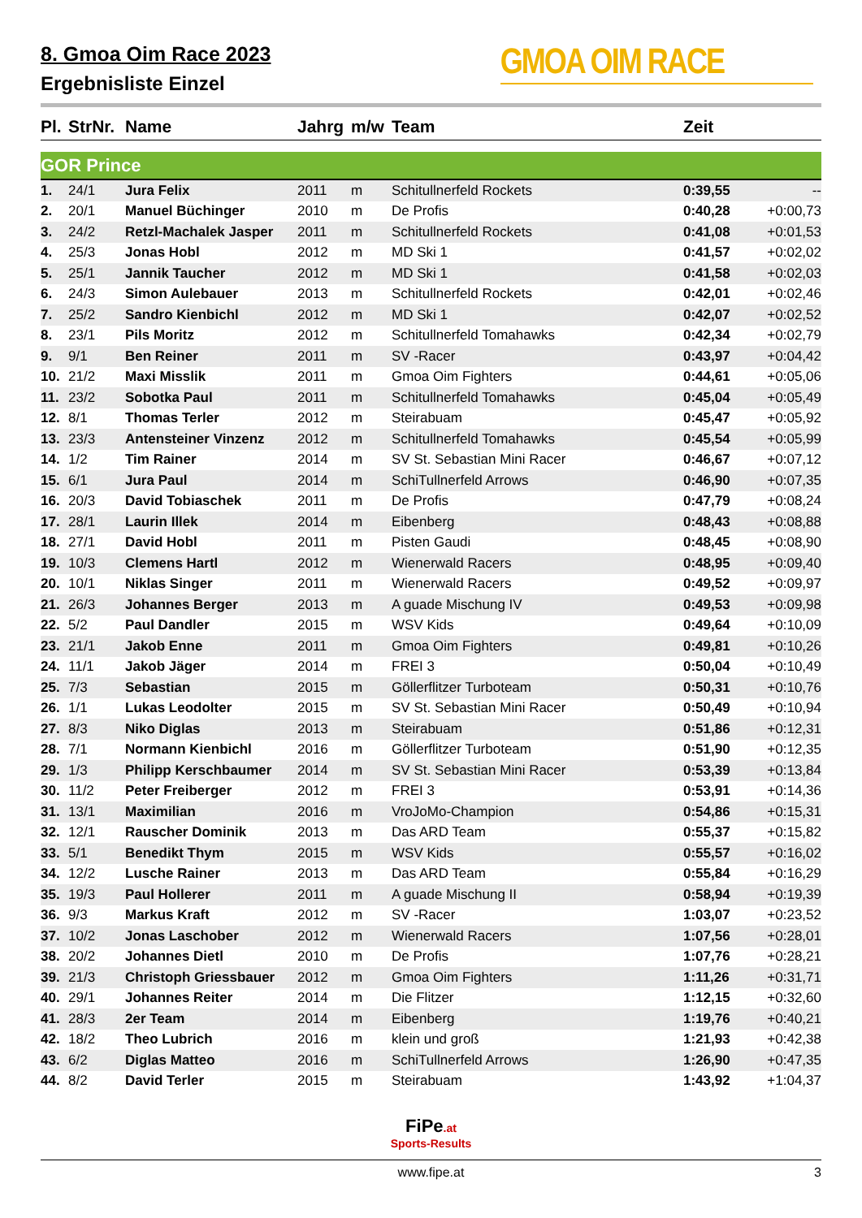8. Gmoa Oim Race 2023
Ergebnisliste Einzel
GMOA OIM RACE
| Pl. | StrNr. | Name | Jahrg | m/w | Team | Zeit | |
| --- | --- | --- | --- | --- | --- | --- | --- |
| GOR Prince | | | | | | | |
| 1. | 24/1 | Jura Felix | 2011 | m | Schitullnerfeld Rockets | 0:39,55 | -- |
| 2. | 20/1 | Manuel Büchinger | 2010 | m | De Profis | 0:40,28 | +0:00,73 |
| 3. | 24/2 | Retzl-Machalek Jasper | 2011 | m | Schitullnerfeld Rockets | 0:41,08 | +0:01,53 |
| 4. | 25/3 | Jonas Hobl | 2012 | m | MD Ski 1 | 0:41,57 | +0:02,02 |
| 5. | 25/1 | Jannik Taucher | 2012 | m | MD Ski 1 | 0:41,58 | +0:02,03 |
| 6. | 24/3 | Simon Aulebauer | 2013 | m | Schitullnerfeld Rockets | 0:42,01 | +0:02,46 |
| 7. | 25/2 | Sandro Kienbichl | 2012 | m | MD Ski 1 | 0:42,07 | +0:02,52 |
| 8. | 23/1 | Pils Moritz | 2012 | m | Schitullnerfeld Tomahawks | 0:42,34 | +0:02,79 |
| 9. | 9/1 | Ben Reiner | 2011 | m | SV -Racer | 0:43,97 | +0:04,42 |
| 10. | 21/2 | Maxi Misslik | 2011 | m | Gmoa Oim Fighters | 0:44,61 | +0:05,06 |
| 11. | 23/2 | Sobotka Paul | 2011 | m | Schitullnerfeld Tomahawks | 0:45,04 | +0:05,49 |
| 12. | 8/1 | Thomas Terler | 2012 | m | Steirabuam | 0:45,47 | +0:05,92 |
| 13. | 23/3 | Antensteiner Vinzenz | 2012 | m | Schitullnerfeld Tomahawks | 0:45,54 | +0:05,99 |
| 14. | 1/2 | Tim Rainer | 2014 | m | SV St. Sebastian Mini Racer | 0:46,67 | +0:07,12 |
| 15. | 6/1 | Jura Paul | 2014 | m | SchiTullnerfeld Arrows | 0:46,90 | +0:07,35 |
| 16. | 20/3 | David Tobiaschek | 2011 | m | De Profis | 0:47,79 | +0:08,24 |
| 17. | 28/1 | Laurin Illek | 2014 | m | Eibenberg | 0:48,43 | +0:08,88 |
| 18. | 27/1 | David Hobl | 2011 | m | Pisten Gaudi | 0:48,45 | +0:08,90 |
| 19. | 10/3 | Clemens Hartl | 2012 | m | Wienerwald Racers | 0:48,95 | +0:09,40 |
| 20. | 10/1 | Niklas Singer | 2011 | m | Wienerwald Racers | 0:49,52 | +0:09,97 |
| 21. | 26/3 | Johannes Berger | 2013 | m | A guade Mischung IV | 0:49,53 | +0:09,98 |
| 22. | 5/2 | Paul Dandler | 2015 | m | WSV Kids | 0:49,64 | +0:10,09 |
| 23. | 21/1 | Jakob Enne | 2011 | m | Gmoa Oim Fighters | 0:49,81 | +0:10,26 |
| 24. | 11/1 | Jakob Jäger | 2014 | m | FREI 3 | 0:50,04 | +0:10,49 |
| 25. | 7/3 | Sebastian | 2015 | m | Göllerflitzer Turboteam | 0:50,31 | +0:10,76 |
| 26. | 1/1 | Lukas Leodolter | 2015 | m | SV St. Sebastian Mini Racer | 0:50,49 | +0:10,94 |
| 27. | 8/3 | Niko Diglas | 2013 | m | Steirabuam | 0:51,86 | +0:12,31 |
| 28. | 7/1 | Normann Kienbichl | 2016 | m | Göllerflitzer Turboteam | 0:51,90 | +0:12,35 |
| 29. | 1/3 | Philipp Kerschbaumer | 2014 | m | SV St. Sebastian Mini Racer | 0:53,39 | +0:13,84 |
| 30. | 11/2 | Peter Freiberger | 2012 | m | FREI 3 | 0:53,91 | +0:14,36 |
| 31. | 13/1 | Maximilian | 2016 | m | VroJoMo-Champion | 0:54,86 | +0:15,31 |
| 32. | 12/1 | Rauscher Dominik | 2013 | m | Das ARD Team | 0:55,37 | +0:15,82 |
| 33. | 5/1 | Benedikt Thym | 2015 | m | WSV Kids | 0:55,57 | +0:16,02 |
| 34. | 12/2 | Lusche Rainer | 2013 | m | Das ARD Team | 0:55,84 | +0:16,29 |
| 35. | 19/3 | Paul Hollerer | 2011 | m | A guade Mischung II | 0:58,94 | +0:19,39 |
| 36. | 9/3 | Markus Kraft | 2012 | m | SV -Racer | 1:03,07 | +0:23,52 |
| 37. | 10/2 | Jonas Laschober | 2012 | m | Wienerwald Racers | 1:07,56 | +0:28,01 |
| 38. | 20/2 | Johannes Dietl | 2010 | m | De Profis | 1:07,76 | +0:28,21 |
| 39. | 21/3 | Christoph Griessbauer | 2012 | m | Gmoa Oim Fighters | 1:11,26 | +0:31,71 |
| 40. | 29/1 | Johannes Reiter | 2014 | m | Die Flitzer | 1:12,15 | +0:32,60 |
| 41. | 28/3 | 2er Team | 2014 | m | Eibenberg | 1:19,76 | +0:40,21 |
| 42. | 18/2 | Theo Lubrich | 2016 | m | klein und groß | 1:21,93 | +0:42,38 |
| 43. | 6/2 | Diglas Matteo | 2016 | m | SchiTullnerfeld Arrows | 1:26,90 | +0:47,35 |
| 44. | 8/2 | David Terler | 2015 | m | Steirabuam | 1:43,92 | +1:04,37 |
FiPe.at
Sports-Results
www.fipe.at 3